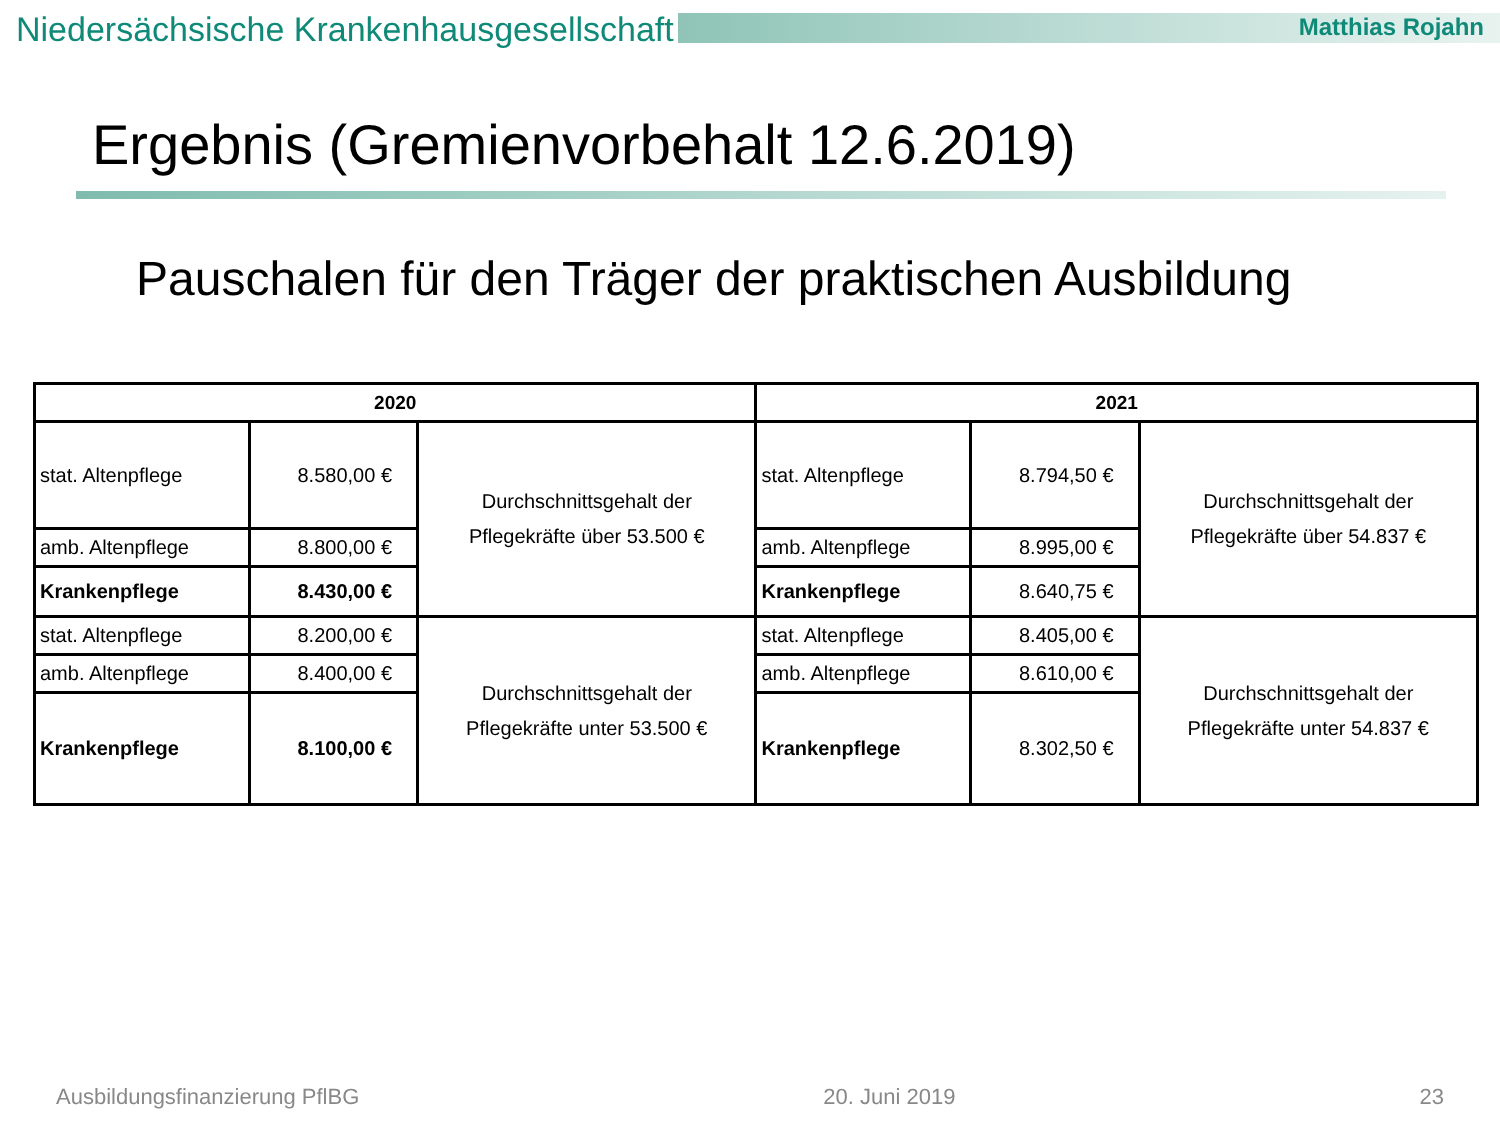Niedersächsische Krankenhausgesellschaft
Matthias Rojahn
Ergebnis (Gremienvorbehalt 12.6.2019)
Pauschalen für den Träger der praktischen Ausbildung
| 2020 | | | 2021 | | |
| --- | --- | --- | --- | --- | --- |
| stat. Altenpflege | 8.580,00 € | Durchschnittsgehalt der Pflegekräfte über 53.500 € | stat. Altenpflege | 8.794,50 € | Durchschnittsgehalt der Pflegekräfte über 54.837 € |
| amb. Altenpflege | 8.800,00 € | | amb. Altenpflege | 8.995,00 € | |
| Krankenpflege | 8.430,00 € | | Krankenpflege | 8.640,75 € | |
| stat. Altenpflege | 8.200,00 € | Durchschnittsgehalt der Pflegekräfte unter 53.500 € | stat. Altenpflege | 8.405,00 € | Durchschnittsgehalt der Pflegekräfte unter 54.837 € |
| amb. Altenpflege | 8.400,00 € | | amb. Altenpflege | 8.610,00 € | |
| Krankenpflege | 8.100,00 € | | Krankenpflege | 8.302,50 € | |
Ausbildungsfinanzierung PflBG 20. Juni 2019 23